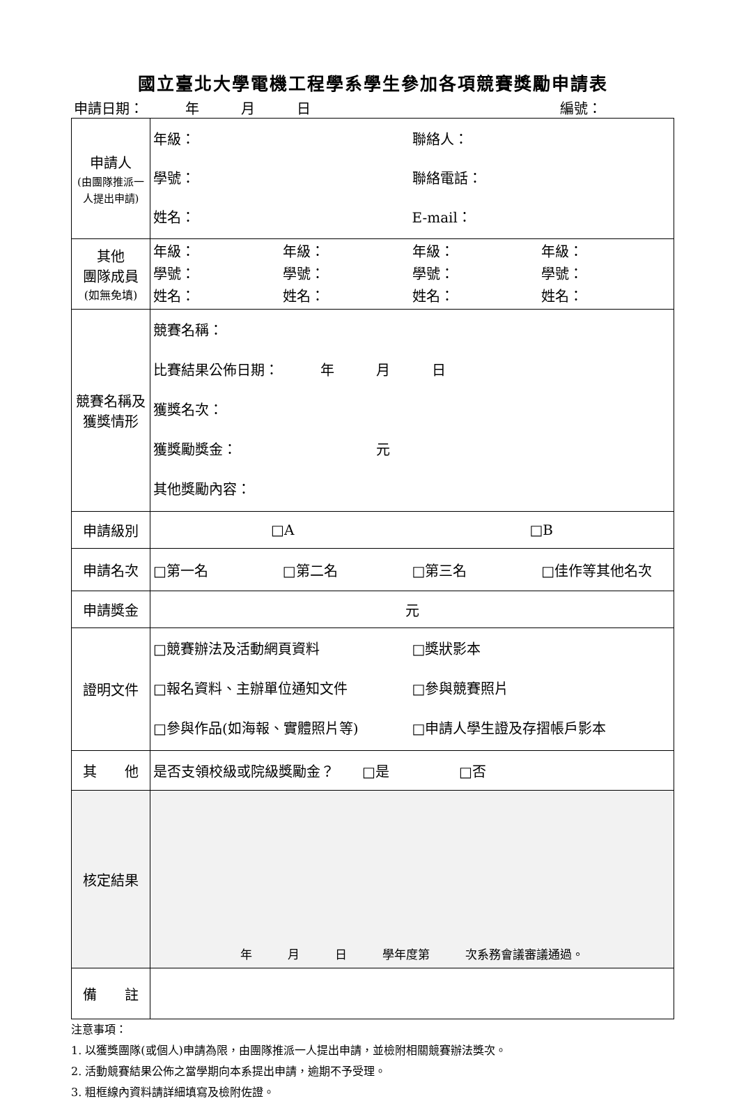國立臺北大學電機工程學系學生參加各項競賽獎勵申請表
申請日期：　　　年　　　月　　　日 編號：　　　　　
| 申請人 (由團隊推派一人提出申請) | 年級： 聯絡人： 學號： 聯絡電話： 姓名： E-mail： |
| 其他 團隊成員 (如無免填) | 年級： 年級： 年級： 年級： 學號： 學號： 學號： 學號： 姓名： 姓名： 姓名： 姓名： |
| 競賽名稱及獲獎情形 | 競賽名稱： 比賽結果公佈日期： 年 月 日 獲獎名次： 獲獎勵獎金： 元 其他獎勵內容： |
| 申請級別 | □A □B |
| 申請名次 | □第一名 □第二名 □第三名 □佳作等其他名次 |
| 申請獎金 | 元 |
| 證明文件 | □競賽辦法及活動網頁資料 □獎狀影本 □報名資料、主辦單位通知文件 □參與競賽照片 □參與作品(如海報、實體照片等) □申請人學生證及存摺帳戶影本 |
| 其 他 | 是否支領校級或院級獎勵金？ □是 □否 |
| 核定結果 | 年 月 日 學年度第 次系務會議審議通過。 |
| 備 註 | |
注意事項：
1. 以獲獎團隊(或個人)申請為限，由團隊推派一人提出申請，並檢附相關競賽辦法獎次。
2. 活動競賽結果公佈之當學期向本系提出申請，逾期不予受理。
3. 粗框線內資料請詳細填寫及檢附佐證。